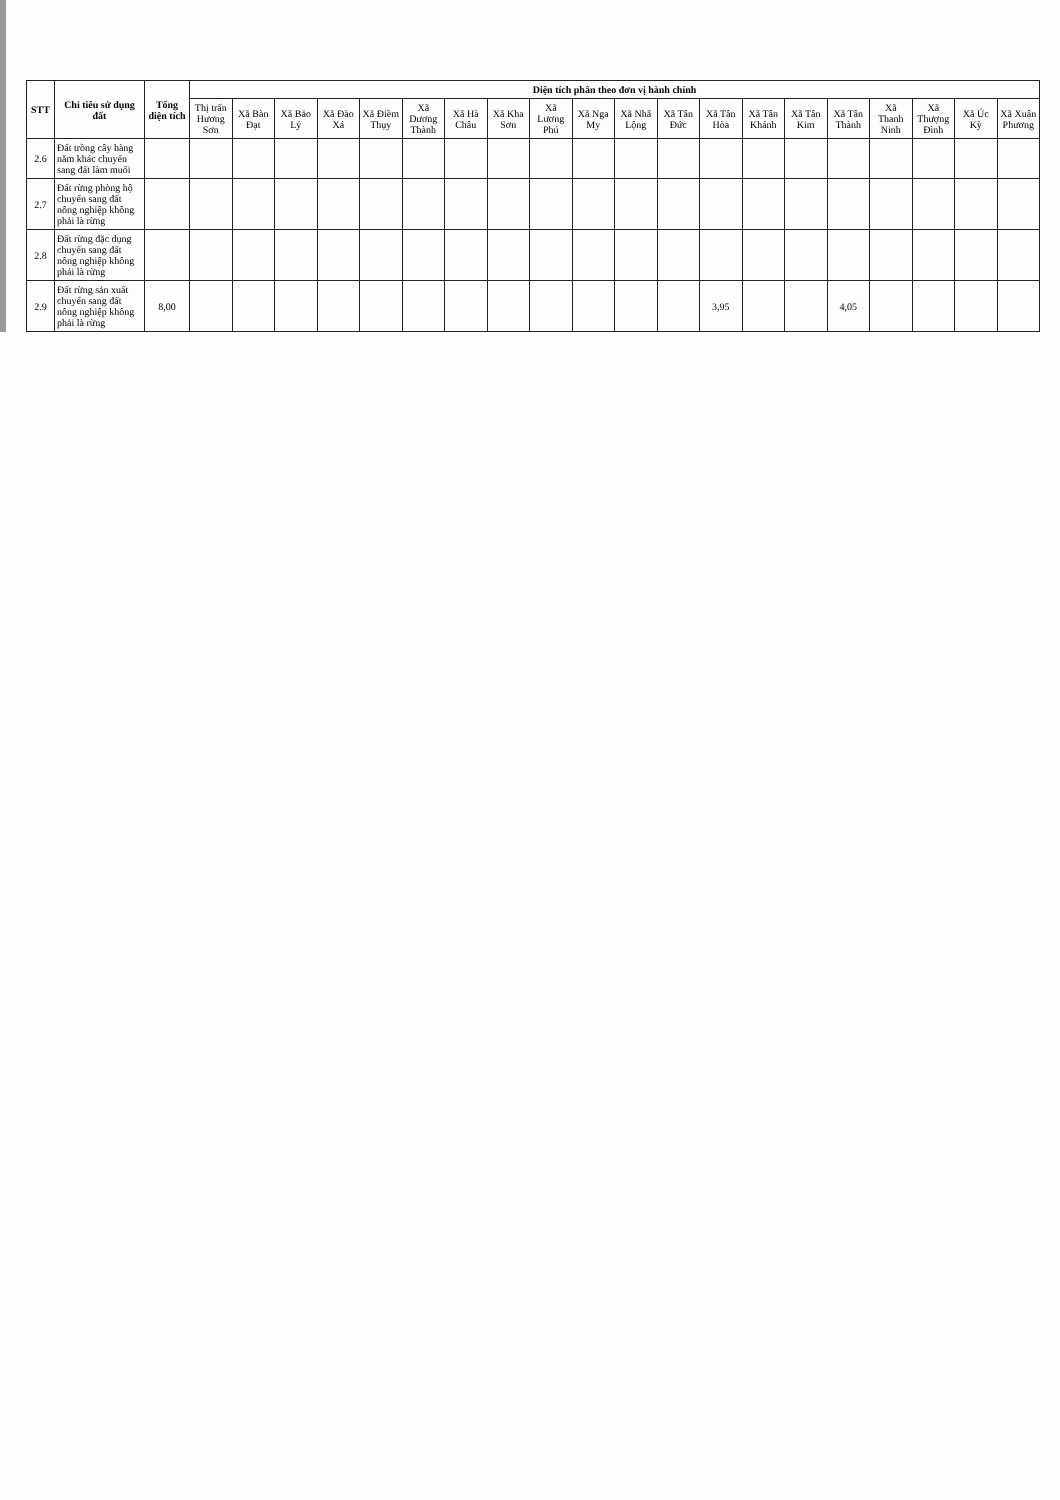| STT | Chỉ tiêu sử dụng đất | Tổng diện tích | Diện tích phân theo đơn vị hành chính | | | | | | | | | | | | | | | | | | | |
| --- | --- | --- | --- | --- | --- | --- | --- | --- | --- | --- | --- | --- | --- | --- | --- | --- | --- | --- | --- | --- | --- | --- |
| | | | Thị trấn Hương Sơn | Xã Bàn Đạt | Xã Bảo Lý | Xã Đào Xá | Xã Điềm Thụy | Xã Dương Thành | Xã Hà Châu | Xã Kha Sơn | Xã Lương Phú | Xã Nga My | Xã Nhã Lộng | Xã Tân Đức | Xã Tân Hòa | Xã Tân Khánh | Xã Tân Kim | Xã Tân Thành | Xã Thanh Ninh | Xã Thượng Đình | Xã Úc Kỳ | Xã Xuân Phương |
| 2.6 | Đất trồng cây hàng năm khác chuyển sang đất làm muối | | | | | | | | | | | | | | | | | | | | | |
| 2.7 | Đất rừng phòng hộ chuyển sang đất nông nghiệp không phải là rừng | | | | | | | | | | | | | | | | | | | | | |
| 2.8 | Đất rừng đặc dụng chuyển sang đất nông nghiệp không phải là rừng | | | | | | | | | | | | | | | | | | | | | |
| 2.9 | Đất rừng sản xuất chuyển sang đất nông nghiệp không phải là rừng | 8,00 | | | | | | | | | | | | | 3,95 | | | 4,05 | | | | |